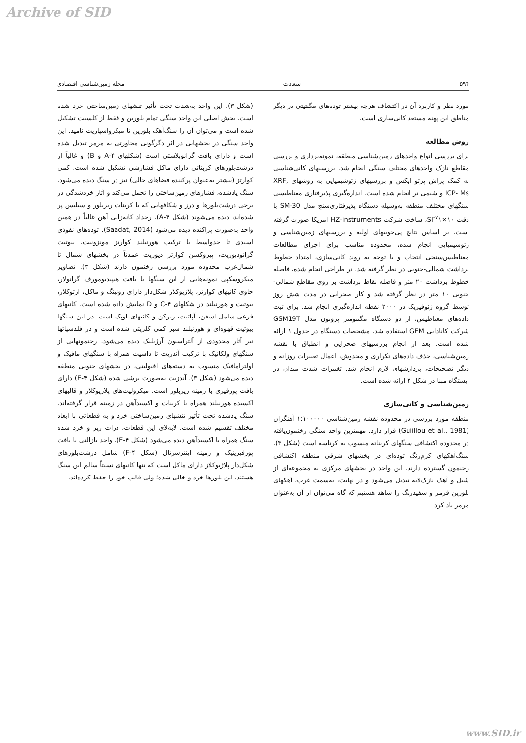Archive of SID
۵۹۴ سعادت مجله زمین‌شناسی اقتصادی
مورد نظر و کاربرد آن در اکتشاف هرچه بیشتر توده‌های مگنتیتی در دیگر مناطق این پهنه مستعد کانی‌سازی است.
روش مطالعه
برای بررسی انواع واحدهای زمین‌شناسی منطقه، نمونه‌برداری و بررسی مقاطع نازک واحدهای مختلف سنگی انجام شد. بررسیهای کانی‌شناسی به کمک پراش پرتو ایکس و بررسیهای ژئوشیمیایی به روشهای XRF, ICP- Ms و شیمی تر انجام شده است. اندازه‌گیری پذیرفتاری مغناطیسی سنگهای مختلف منطقه به‌وسیله دستگاه پذیرفتاری‌سنج مدل SM-30 با دقت SI<sup>-۷</sup>۱×۱۰، ساخت شرکت HZ-instruments امریکا صورت گرفته است. بر اساس نتایج پی‌جوییهای اولیه و بررسیهای زمین‌شناسی و ژئوشیمیایی انجام شده، محدوده مناسب برای اجرای مطالعات مغناطیس‌سنجی انتخاب و با توجه به روند کانی‌سازی، امتداد خطوط برداشت شمالی-جنوبی در نظر گرفته شد. در طراحی انجام شده، فاصله خطوط برداشت ۲۰ متر و فاصله نقاط برداشت بر روی مقاطع شمالی- جنوبی ۱۰ متر در نظر گرفته شد و کار صحرایی در مدت شش روز توسط گروه ژئوفیزیک در ۲۰۰۰ نقطه اندازه‌گیری انجام شد. برای ثبت داده‌های مغناطیس، از دو دستگاه مگنتومتر پروتون مدل GSM19T شرکت کانادایی GEM استفاده شد. مشخصات دستگاه در جدول ۱ ارائه شده است. بعد از انجام بررسیهای صحرایی و انطباق با نقشه زمین‌شناسی، حذف داده‌های تکراری و مخدوش، اعمال تغییرات روزانه و دیگر تصحیحات، پردازشهای لازم انجام شد. تغییرات شدت میدان در ایستگاه مبنا در شکل ۲ ارائه شده است.
زمین‌شناسی و کانی‌سازی
منطقه مورد بررسی در محدوده نقشه زمین‌شناسی ۱:۱۰۰۰۰۰ آهنگران (Guiillou et al., 1981) قرار دارد. مهمترین واحد سنگی رخنمون‌یافته در محدوده اکتشافی سنگهای کربناته منسوب به کرتاسه است (شکل ۳). سنگ‌آهکهای کرم‌رنگ توده‌ای در بخشهای شرقی منطقه اکتشافی رخنمون گسترده دارند. این واحد در بخشهای مرکزی به مجموعه‌ای از شیل و آهک نازک‌لایه تبدیل می‌شود و در نهایت، به‌سمت غرب، آهکهای بلورین قرمز و سفیدرنگ را شاهد هستیم که گاه می‌توان از آن به‌عنوان مرمر یاد کرد
(شکل ۳). این واحد به‌شدت تحت تأثیر تنشهای زمین‌ساختی خرد شده است. بخش اصلی این واحد سنگی تمام بلورین و فقط از کلسیت تشکیل شده است و می‌توان آن را سنگ‌آهک بلورین تا میکرواسپاریت نامید. این واحد سنگی در بخشهایی در اثر دگرگونی مجاورتی به مرمر تبدیل شده است و دارای بافت گرانوبلاستی است (شکلهای ۴-A و B) و غالباً از درشت‌بلورهای کربناتی دارای ماکل فشارشی تشکیل شده است. کمی کوارتز (بیشتر به‌عنوان پرکننده فضاهای خالی) نیز در سنگ دیده می‌شود. سنگ یادشده، فشارهای زمین‌ساختی را تحمل می‌کند و آثار خردشدگی در برخی درشت‌بلورها و درز و شکافهایی که با کربنات ریزبلور و سیلیس پر شده‌اند، دیده می‌شوند (شکل ۴-A). رخداد کانه‌زایی آهن غالباً در همین واحد به‌صورت پراکنده دیده می‌شود (Saadat, 2014). توده‌های نفوذی اسیدی تا حدواسط با ترکیب هورنبلند کوارتز مونزونیت، بیوتیت گرانودیوریت، پیروکسن کوارتز دیوریت عمدتاً در بخشهای شمال تا شمال‌غرب محدوده مورد بررسی رخنمون دارند (شکل ۳). تصاویر میکروسکپی نمونه‌هایی از این سنگها با بافت هیپیدیومورف گرانولار، حاوی کانیهای کوارتز، پلاژیوکلاز شکل‌دار دارای زونینگ و ماکل، ارتوکلاز، بیوتیت و هورنبلند در شکلهای ۴-C و D نمایش داده شده است. کانیهای فرعی شامل اسفن، آپاتیت، زیرکن و کانیهای اوپک است. در این سنگها بیوتیت قهوه‌ای و هورنبلند سبز کمی کلریتی شده است و در فلدسپاتها نیز آثار محدودی از آلتراسیون آرژیلیک دیده می‌شود. رخنمونهایی از سنگهای ولکانیک با ترکیب آندزیت تا داسیت همراه با سنگهای مافیک و اولترامافیک منسوب به دسته‌های افیولیتی، در بخشهای جنوبی منطقه دیده می‌شود (شکل ۳). آندزیت به‌صورت برشی شده (شکل ۴-E) دارای بافت پورفیری با زمینه ریزبلور است. میکرولیت‌های پلاژیوکلاز و قالبهای اکسیده هورنبلند همراه با کربنات و اکسیدآهن در زمینه قرار گرفته‌اند. سنگ یادشده تحت تأثیر تنشهای زمین‌ساختی خرد و به قطعاتی با ابعاد مختلف تقسیم شده است. لابه‌لای این قطعات، ذرات ریز و خرد شده سنگ همراه با اکسیدآهن دیده می‌شود (شکل ۴-E). واحد بازالتی با بافت پورفیریتیک و زمینه اینترسرتال (شکل ۴-F) شامل درشت‌بلورهای شکل‌دار پلاژیوکلاز دارای ماکل است که تنها کانیهای نسبتاً سالم این سنگ هستند. این بلورها خرد و خالی شده؛ ولی قالب خود را حفظ کرده‌اند.
www.SID.ir